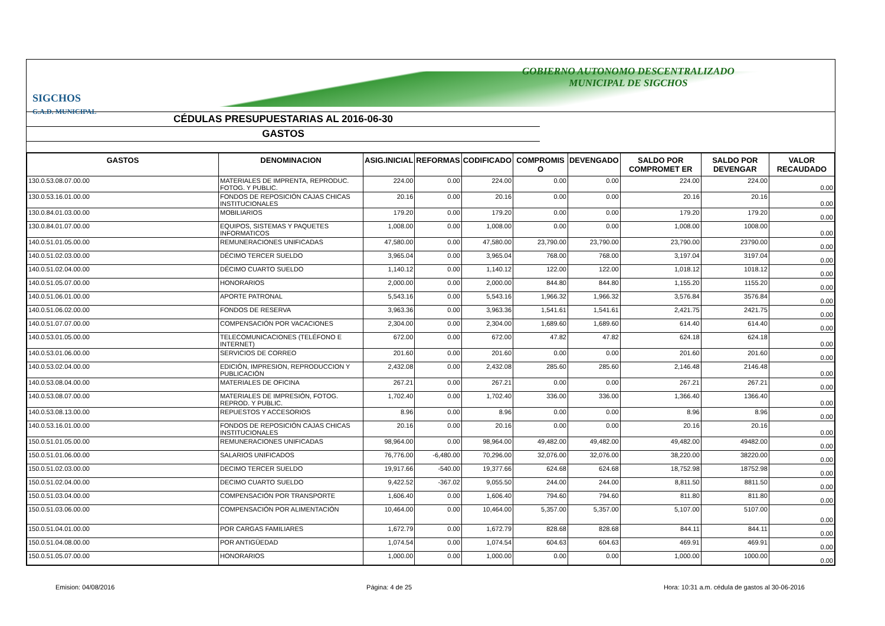GOBIERNO AUTONOMO DESCENTRALIZADO
MUNICIPAL DE SIGCHOS
SIGCHOS
G.A.D. MUNICIPAL
CÉDULAS PRESUPUESTARIAS AL 2016-06-30
GASTOS
| GASTOS | DENOMINACION | ASIG.INICIAL | REFORMAS | CODIFICADO | COMPROMIS O | DEVENGADO | SALDO POR COMPROMET ER | SALDO POR DEVENGAR | VALOR RECAUDADO |
| --- | --- | --- | --- | --- | --- | --- | --- | --- | --- |
| 130.0.53.08.07.00.00 | MATERIALES DE IMPRENTA, REPRODUC. FOTOG. Y PUBLIC. | 224.00 | 0.00 | 224.00 | 0.00 | 0.00 | 224.00 | 224.00 | 0.00 |
| 130.0.53.16.01.00.00 | FONDOS DE REPOSICIÓN CAJAS CHICAS INSTITUCIONALES | 20.16 | 0.00 | 20.16 | 0.00 | 0.00 | 20.16 | 20.16 | 0.00 |
| 130.0.84.01.03.00.00 | MOBILIARIOS | 179.20 | 0.00 | 179.20 | 0.00 | 0.00 | 179.20 | 179.20 | 0.00 |
| 130.0.84.01.07.00.00 | EQUIPOS, SISTEMAS Y PAQUETES INFORMATICOS | 1,008.00 | 0.00 | 1,008.00 | 0.00 | 0.00 | 1,008.00 | 1008.00 | 0.00 |
| 140.0.51.01.05.00.00 | REMUNERACIONES UNIFICADAS | 47,580.00 | 0.00 | 47,580.00 | 23,790.00 | 23,790.00 | 23,790.00 | 23790.00 | 0.00 |
| 140.0.51.02.03.00.00 | DÉCIMO TERCER SUELDO | 3,965.04 | 0.00 | 3,965.04 | 768.00 | 768.00 | 3,197.04 | 3197.04 | 0.00 |
| 140.0.51.02.04.00.00 | DÉCIMO CUARTO SUELDO | 1,140.12 | 0.00 | 1,140.12 | 122.00 | 122.00 | 1,018.12 | 1018.12 | 0.00 |
| 140.0.51.05.07.00.00 | HONORARIOS | 2,000.00 | 0.00 | 2,000.00 | 844.80 | 844.80 | 1,155.20 | 1155.20 | 0.00 |
| 140.0.51.06.01.00.00 | APORTE PATRONAL | 5,543.16 | 0.00 | 5,543.16 | 1,966.32 | 1,966.32 | 3,576.84 | 3576.84 | 0.00 |
| 140.0.51.06.02.00.00 | FONDOS DE RESERVA | 3,963.36 | 0.00 | 3,963.36 | 1,541.61 | 1,541.61 | 2,421.75 | 2421.75 | 0.00 |
| 140.0.51.07.07.00.00 | COMPENSACIÓN POR VACACIONES | 2,304.00 | 0.00 | 2,304.00 | 1,689.60 | 1,689.60 | 614.40 | 614.40 | 0.00 |
| 140.0.53.01.05.00.00 | TELECOMUNICACIONES (TELÉFONO E INTERNET) | 672.00 | 0.00 | 672.00 | 47.82 | 47.82 | 624.18 | 624.18 | 0.00 |
| 140.0.53.01.06.00.00 | SERVICIOS DE CORREO | 201.60 | 0.00 | 201.60 | 0.00 | 0.00 | 201.60 | 201.60 | 0.00 |
| 140.0.53.02.04.00.00 | EDICIÓN, IMPRESION, REPRODUCCION Y PUBLICACIÓN | 2,432.08 | 0.00 | 2,432.08 | 285.60 | 285.60 | 2,146.48 | 2146.48 | 0.00 |
| 140.0.53.08.04.00.00 | MATERIALES DE OFICINA | 267.21 | 0.00 | 267.21 | 0.00 | 0.00 | 267.21 | 267.21 | 0.00 |
| 140.0.53.08.07.00.00 | MATERIALES DE IMPRESIÓN, FOTOG. REPROD. Y PUBLIC. | 1,702.40 | 0.00 | 1,702.40 | 336.00 | 336.00 | 1,366.40 | 1366.40 | 0.00 |
| 140.0.53.08.13.00.00 | REPUESTOS Y ACCESORIOS | 8.96 | 0.00 | 8.96 | 0.00 | 0.00 | 8.96 | 8.96 | 0.00 |
| 140.0.53.16.01.00.00 | FONDOS DE REPOSICIÓN CAJAS CHICAS INSTITUCIONALES | 20.16 | 0.00 | 20.16 | 0.00 | 0.00 | 20.16 | 20.16 | 0.00 |
| 150.0.51.01.05.00.00 | REMUNERACIONES UNIFICADAS | 98,964.00 | 0.00 | 98,964.00 | 49,482.00 | 49,482.00 | 49,482.00 | 49482.00 | 0.00 |
| 150.0.51.01.06.00.00 | SALARIOS UNIFICADOS | 76,776.00 | -6,480.00 | 70,296.00 | 32,076.00 | 32,076.00 | 38,220.00 | 38220.00 | 0.00 |
| 150.0.51.02.03.00.00 | DECIMO TERCER SUELDO | 19,917.66 | -540.00 | 19,377.66 | 624.68 | 624.68 | 18,752.98 | 18752.98 | 0.00 |
| 150.0.51.02.04.00.00 | DECIMO CUARTO SUELDO | 9,422.52 | -367.02 | 9,055.50 | 244.00 | 244.00 | 8,811.50 | 8811.50 | 0.00 |
| 150.0.51.03.04.00.00 | COMPENSACIÓN POR TRANSPORTE | 1,606.40 | 0.00 | 1,606.40 | 794.60 | 794.60 | 811.80 | 811.80 | 0.00 |
| 150.0.51.03.06.00.00 | COMPENSACIÓN POR ALIMENTACIÓN | 10,464.00 | 0.00 | 10,464.00 | 5,357.00 | 5,357.00 | 5,107.00 | 5107.00 | 0.00 |
| 150.0.51.04.01.00.00 | POR CARGAS FAMILIARES | 1,672.79 | 0.00 | 1,672.79 | 828.68 | 828.68 | 844.11 | 844.11 | 0.00 |
| 150.0.51.04.08.00.00 | POR ANTIGÜEDAD | 1,074.54 | 0.00 | 1,074.54 | 604.63 | 604.63 | 469.91 | 469.91 | 0.00 |
| 150.0.51.05.07.00.00 | HONORARIOS | 1,000.00 | 0.00 | 1,000.00 | 0.00 | 0.00 | 1,000.00 | 1000.00 | 0.00 |
Emision: 04/08/2016 Página: 4 de 25 Hora: 10:31 a.m. cédula de gastos al 30-06-2016